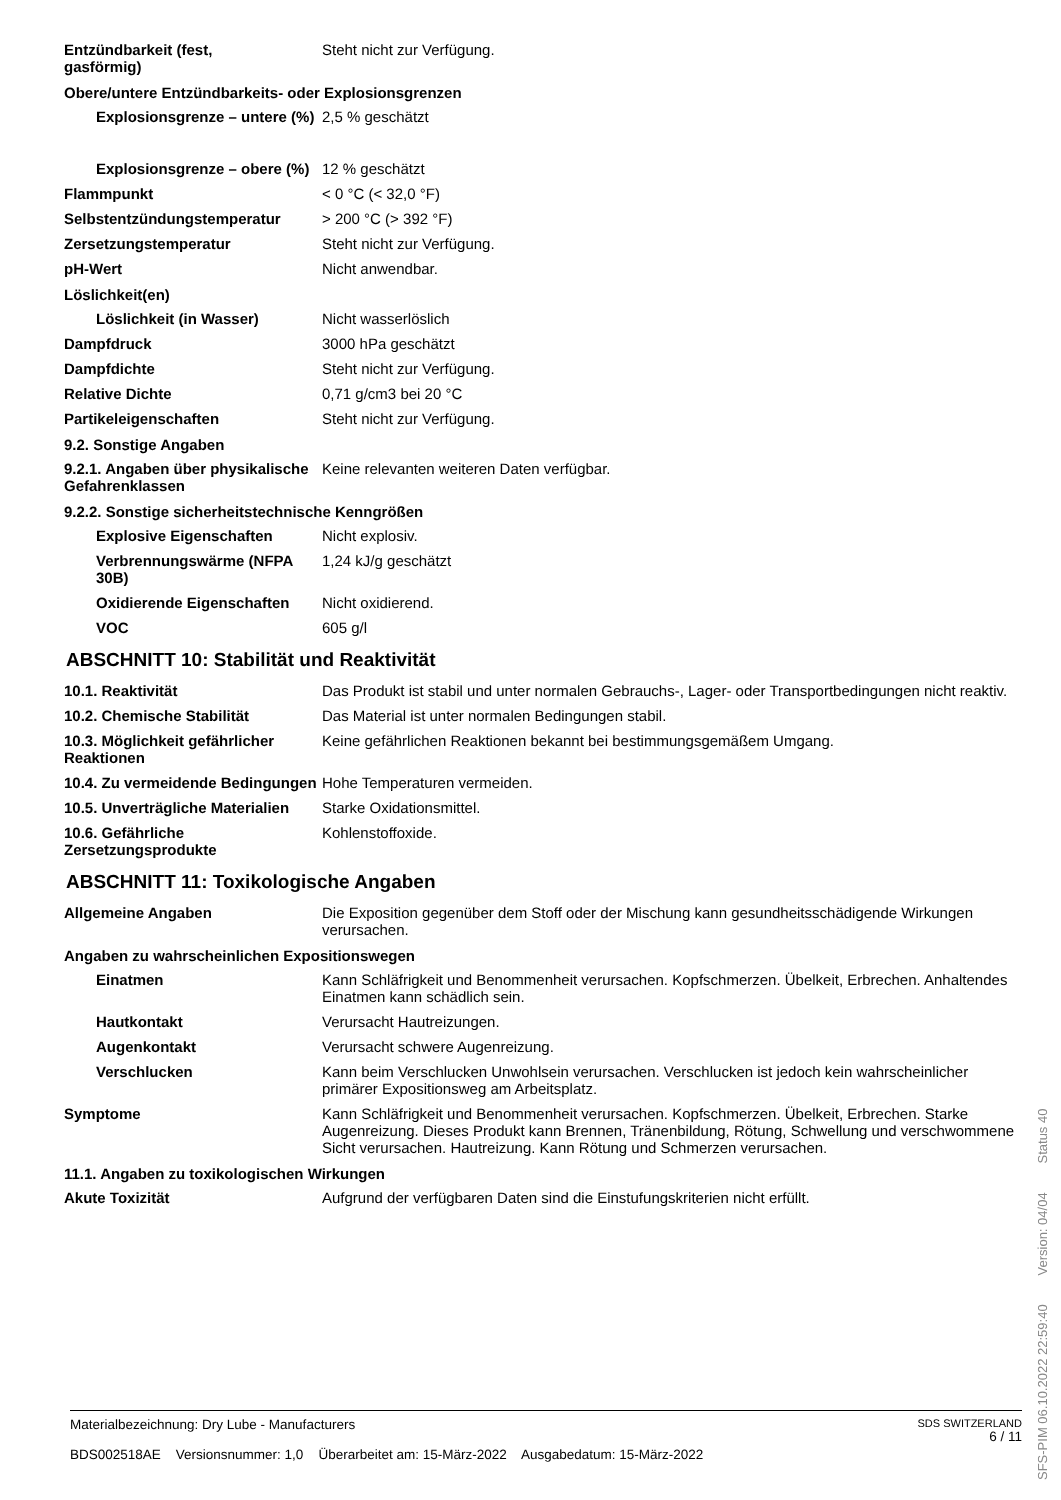| Entzündbarkeit (fest, gasförmig) | Steht nicht zur Verfügung. |
| Obere/untere Entzündbarkeits- oder Explosionsgrenzen | |
| Explosionsgrenze – untere (%) | 2,5 % geschätzt |
| Explosionsgrenze – obere (%) | 12 % geschätzt |
| Flammpunkt | < 0 °C (< 32,0 °F) |
| Selbstentzündungstemperatur | > 200 °C (> 392 °F) |
| Zersetzungstemperatur | Steht nicht zur Verfügung. |
| pH-Wert | Nicht anwendbar. |
| Löslichkeit(en) | |
| Löslichkeit (in Wasser) | Nicht wasserlöslich |
| Dampfdruck | 3000 hPa geschätzt |
| Dampfdichte | Steht nicht zur Verfügung. |
| Relative Dichte | 0,71 g/cm3 bei 20 °C |
| Partikeleigenschaften | Steht nicht zur Verfügung. |
| 9.2. Sonstige Angaben | |
| 9.2.1. Angaben über physikalische Gefahrenklassen | Keine relevanten weiteren Daten verfügbar. |
| 9.2.2. Sonstige sicherheitstechnische Kenngrößen | |
| Explosive Eigenschaften | Nicht explosiv. |
| Verbrennungswärme (NFPA 30B) | 1,24 kJ/g geschätzt |
| Oxidierende Eigenschaften | Nicht oxidierend. |
| VOC | 605 g/l |
ABSCHNITT 10: Stabilität und Reaktivität
| 10.1. Reaktivität | Das Produkt ist stabil und unter normalen Gebrauchs-, Lager- oder Transportbedingungen nicht reaktiv. |
| 10.2. Chemische Stabilität | Das Material ist unter normalen Bedingungen stabil. |
| 10.3. Möglichkeit gefährlicher Reaktionen | Keine gefährlichen Reaktionen bekannt bei bestimmungsgemäßem Umgang. |
| 10.4. Zu vermeidende Bedingungen | Hohe Temperaturen vermeiden. |
| 10.5. Unverträgliche Materialien | Starke Oxidationsmittel. |
| 10.6. Gefährliche Zersetzungsprodukte | Kohlenstoffoxide. |
ABSCHNITT 11: Toxikologische Angaben
| Allgemeine Angaben | Die Exposition gegenüber dem Stoff oder der Mischung kann gesundheitsschädigende Wirkungen verursachen. |
| Angaben zu wahrscheinlichen Expositionswegen | |
| Einatmen | Kann Schläfrigkeit und Benommenheit verursachen. Kopfschmerzen. Übelkeit, Erbrechen. Anhaltendes Einatmen kann schädlich sein. |
| Hautkontakt | Verursacht Hautreizungen. |
| Augenkontakt | Verursacht schwere Augenreizung. |
| Verschlucken | Kann beim Verschlucken Unwohlsein verursachen. Verschlucken ist jedoch kein wahrscheinlicher primärer Expositionsweg am Arbeitsplatz. |
| Symptome | Kann Schläfrigkeit und Benommenheit verursachen. Kopfschmerzen. Übelkeit, Erbrechen. Starke Augenreizung. Dieses Produkt kann Brennen, Tränenbildung, Rötung, Schwellung und verschwommene Sicht verursachen. Hautreizung. Kann Rötung und Schmerzen verursachen. |
| 11.1. Angaben zu toxikologischen Wirkungen | |
| Akute Toxizität | Aufgrund der verfügbaren Daten sind die Einstufungskriterien nicht erfüllt. |
Materialbezeichnung: Dry Lube - Manufacturers
BDS002518AE Versionsnummer: 1,0 Überarbeitet am: 15-März-2022 Ausgabedatum: 15-März-2022
SDS SWITZERLAND
6 / 11
SFS-PIM 06.10.2022 22:59:40 Version: 04/04 Status 40